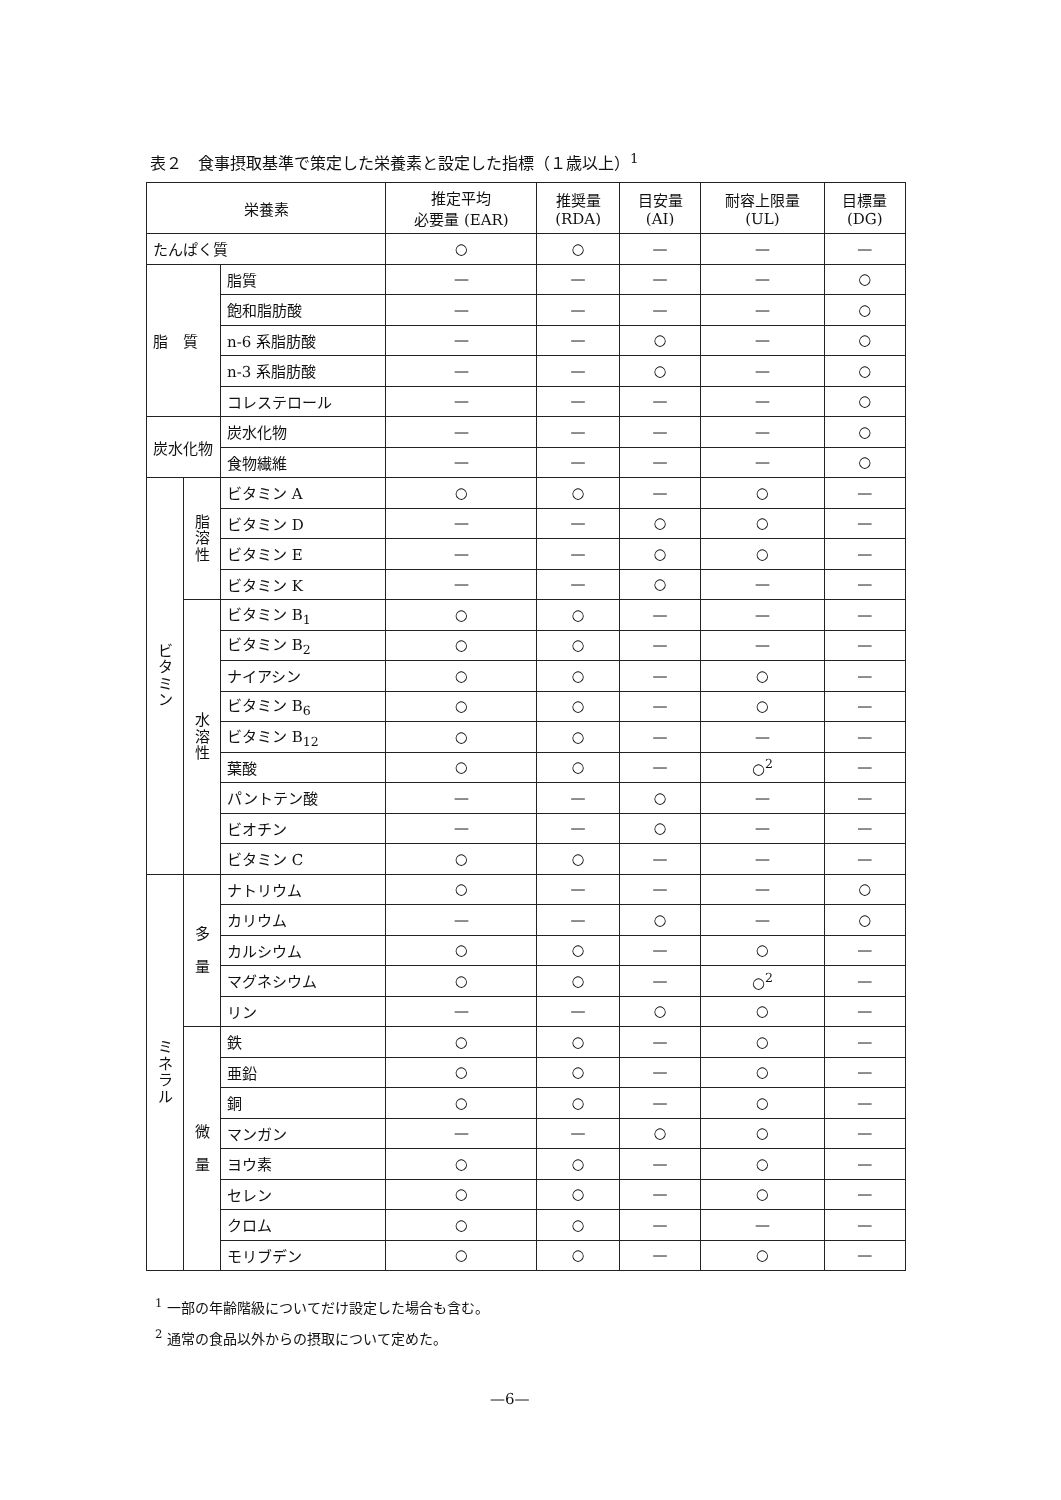表２　食事摂取基準で策定した栄養素と設定した指標（１歳以上）<sup>1</sup>
| 栄養素 | | | 推定平均 必要量 (EAR) | 推奨量 (RDA) | 目安量 (AI) | 耐容上限量 (UL) | 目標量 (DG) |
| --- | --- | --- | --- | --- | --- | --- | --- |
| たんぱく質 | | | ○ | ○ | — | — | — |
| 脂 質 | | 脂質 | — | — | — | — | ○ |
| | | 飽和脂肪酸 | — | — | — | — | ○ |
| | | n-6 系脂肪酸 | — | — | ○ | — | ○ |
| | | n-3 系脂肪酸 | — | — | ○ | — | ○ |
| | | コレステロール | — | — | — | — | ○ |
| 炭水化物 | | 炭水化物 | — | — | — | — | ○ |
| | | 食物繊維 | — | — | — | — | ○ |
| ビ タ ミ ン | 脂 溶 性 | ビタミン A | ○ | ○ | — | ○ | — |
| | | ビタミン D | — | — | ○ | ○ | — |
| | | ビタミン E | — | — | ○ | ○ | — |
| | | ビタミン K | — | — | ○ | — | — |
| | 水 溶 性 | ビタミン B<sub>1</sub> | ○ | ○ | — | — | — |
| | | ビタミン B<sub>2</sub> | ○ | ○ | — | — | — |
| | | ナイアシン | ○ | ○ | — | ○ | — |
| | | ビタミン B<sub>6</sub> | ○ | ○ | — | ○ | — |
| | | ビタミン B<sub>12</sub> | ○ | ○ | — | — | — |
| | | 葉酸 | ○ | ○ | — | ○<sup>2</sup> | — |
| | | パントテン酸 | — | — | ○ | — | — |
| | | ビオチン | — | — | ○ | — | — |
| | | ビタミン C | ○ | ○ | — | — | — |
| ミ ネ ラ ル | 多 量 | ナトリウム | ○ | — | — | — | ○ |
| | | カリウム | — | — | ○ | — | ○ |
| | | カルシウム | ○ | ○ | — | ○ | — |
| | | マグネシウム | ○ | ○ | — | ○<sup>2</sup> | — |
| | | リン | — | — | ○ | ○ | — |
| | 微 量 | 鉄 | ○ | ○ | — | ○ | — |
| | | 亜鉛 | ○ | ○ | — | ○ | — |
| | | 銅 | ○ | ○ | — | ○ | — |
| | | マンガン | — | — | ○ | ○ | — |
| | | ヨウ素 | ○ | ○ | — | ○ | — |
| | | セレン | ○ | ○ | — | ○ | — |
| | | クロム | ○ | ○ | — | — | — |
| | | モリブデン | ○ | ○ | — | ○ | — |
<sup>1</sup> 一部の年齢階級についてだけ設定した場合も含む。
<sup>2</sup> 通常の食品以外からの摂取について定めた。
—6—